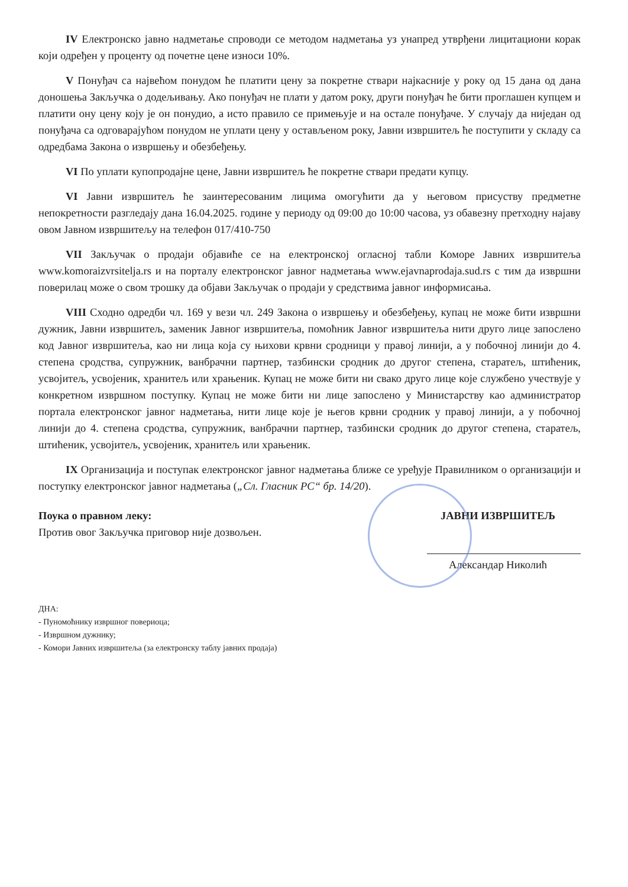IV Електронско јавно надметање спроводи се методом надметања уз унапред утврђени лицитациони корак који одређен у проценту од почетне цене износи 10%.
V Понуђач са највећом понудом ће платити цену за покретне ствари најкасније у року од 15 дана од дана доношења Закључка о додељивању. Ако понуђач не плати у датом року, други понуђач ће бити проглашен купцем и платити ону цену коју је он понудио, а исто правило се примењује и на остале понуђаче. У случају да ниједан од понуђача са одговарајућом понудом не уплати цену у остављеном року, Јавни извршитељ ће поступити у складу са одредбама Закона о извршењу и обезбеђењу.
VI По уплати купопродајне цене, Јавни извршитељ ће покретне ствари предати купцу.
VI Јавни извршитељ ће заинтересованим лицима омогућити да у његовом присуству предметне непокретности разгледају дана 16.04.2025. године у периоду од 09:00 до 10:00 часова, уз обавезну претходну најаву овом Јавном извршитељу на телефон 017/410-750
VII Закључак о продаји објавиће се на електронској огласној табли Коморе Јавних извршитеља www.komoraizvrsitelja.rs и на порталу електронског јавног надметања www.ejavnaprodaja.sud.rs с тим да извршни поверилац може о свом трошку да објави Закључак о продаји у средствима јавног информисања.
VIII Сходно одредби чл. 169 у вези чл. 249 Закона о извршењу и обезбеђењу, купац не може бити извршни дужник, Јавни извршитељ, заменик Јавног извршитеља, помоћник Јавног извршитеља нити друго лице запослено код Јавног извршитеља, као ни лица која су њихови крвни сродници у правој линији, а у побочној линији до 4. степена сродства, супружник, ванбрачни партнер, тазбински сродник до другог степена, старатељ, штићеник, усвојитељ, усвојеник, хранитељ или храњеник. Купац не може бити ни свако друго лице које службено учествује у конкретном извршном поступку. Купац не може бити ни лице запослено у Министарству као администратор портала електронског јавног надметања, нити лице које је његов крвни сродник у правој линији, а у побочној линији до 4. степена сродства, супружник, ванбрачни партнер, тазбински сродник до другог степена, старатељ, штићеник, усвојитељ, усвојеник, хранитељ или храњеник.
IX Организација и поступак електронског јавног надметања ближе се уређује Правилником о организацији и поступку електронског јавног надметања („Сл. Гласник РС“ бр. 14/20).
Поука о правном леку:
Против овог Закључка приговор није дозвољен.
ЈАВНИ ИЗВРШИТЕЉ
Александар Николић
ДНА:
- Пуномоћнику извршног повериоца;
- Извршном дужнику;
- Комори Јавних извршитеља (за електронску таблу јавних продаја)